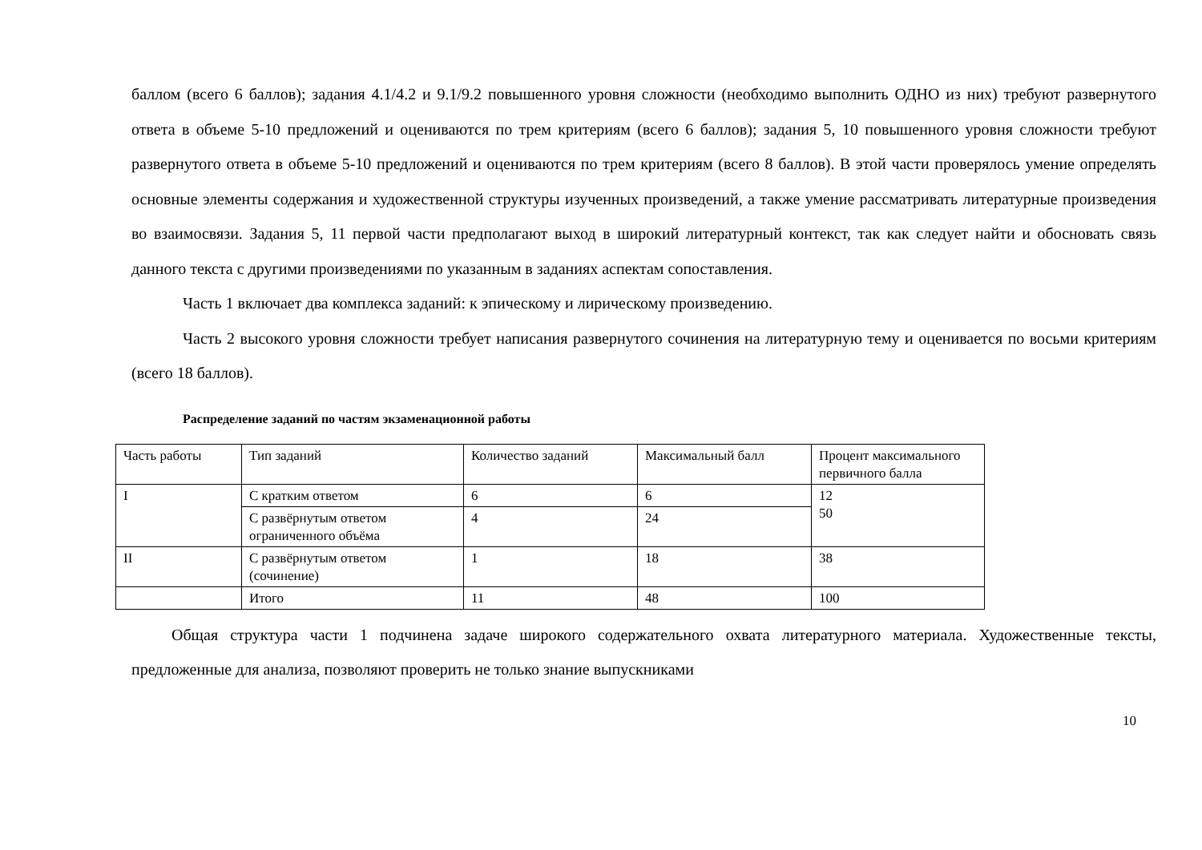баллом (всего 6 баллов); задания 4.1/4.2 и 9.1/9.2 повышенного уровня сложности (необходимо выполнить ОДНО из них) требуют развернутого ответа в объеме 5-10 предложений и оцениваются по трем критериям (всего 6 баллов); задания 5, 10 повышенного уровня сложности требуют развернутого ответа в объеме 5-10 предложений и оцениваются по трем критериям (всего 8 баллов). В этой части проверялось умение определять основные элементы содержания и художественной структуры изученных произведений, а также умение рассматривать литературные произведения во взаимосвязи. Задания 5, 11 первой части предполагают выход в широкий литературный контекст, так как следует найти и обосновать связь данного текста с другими произведениями по указанным в заданиях аспектам сопоставления.
Часть 1 включает два комплекса заданий: к эпическому и лирическому произведению.
Часть 2 высокого уровня сложности требует написания развернутого сочинения на литературную тему и оценивается по восьми критериям (всего 18 баллов).
Распределение заданий по частям экзаменационной работы
| Часть работы | Тип заданий | Количество заданий | Максимальный балл | Процент максимального первичного балла |
| I | С кратким ответом | 6 | 6 | 12 50 |
| | С развёрнутым ответом ограниченного объёма | 4 | 24 | |
| II | С развёрнутым ответом (сочинение) | 1 | 18 | 38 |
| | Итого | 11 | 48 | 100 |
Общая структура части 1 подчинена задаче широкого содержательного охвата литературного материала. Художественные тексты, предложенные для анализа, позволяют проверить не только знание выпускниками
10